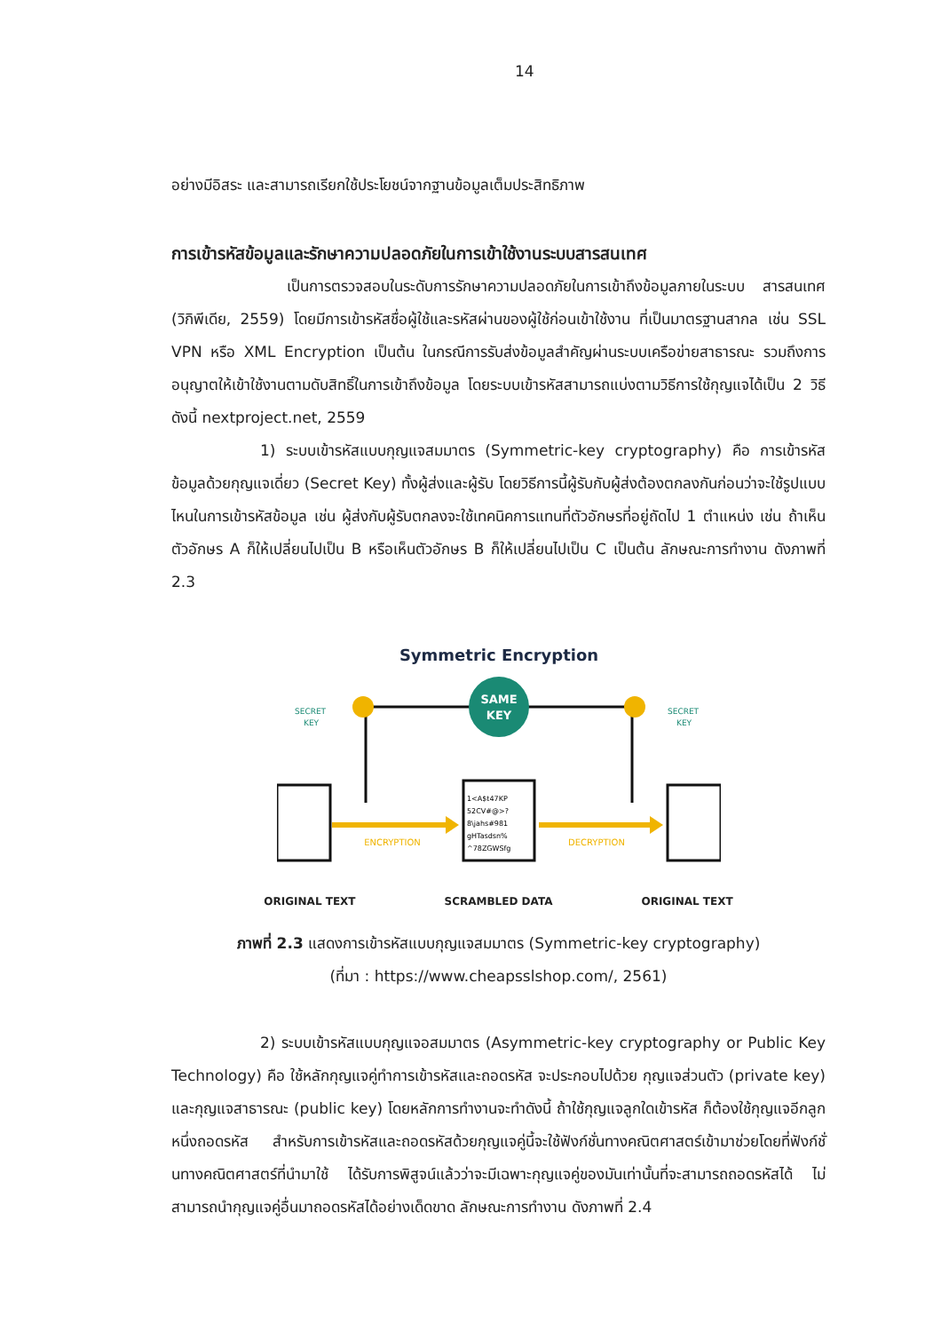14
อย่างมีอิสระ และสามารถเรียกใช้ประโยชน์จากฐานข้อมูลเต็มประสิทธิภาพ
การเข้ารหัสข้อมูลและรักษาความปลอดภัยในการเข้าใช้งานระบบสารสนเทศ
เป็นการตรวจสอบในระดับการรักษาความปลอดภัยในการเข้าถึงข้อมูลภายในระบบ สารสนเทศ (วิกิพีเดีย, 2559) โดยมีการเข้ารหัสชื่อผู้ใช้และรหัสผ่านของผู้ใช้ก่อนเข้าใช้งาน ที่เป็นมาตรฐานสากล เช่น SSL VPN หรือ XML Encryption เป็นต้น ในกรณีการรับส่งข้อมูลสำคัญผ่านระบบเครือข่ายสาธารณะ รวมถึงการอนุญาตให้เข้าใช้งานตามดับสิทธิ์ในการเข้าถึงข้อมูล โดยระบบเข้ารหัสสามารถแบ่งตามวิธีการใช้กุญแจได้เป็น 2 วิธีดังนี้ nextproject.net, 2559
1) ระบบเข้ารหัสแบบกุญแจสมมาตร (Symmetric-key cryptography) คือ การเข้ารหัสข้อมูลด้วยกุญแจเดี่ยว (Secret Key) ทั้งผู้ส่งและผู้รับ โดยวิธีการนี้ผู้รับกับผู้ส่งต้องตกลงกันก่อนว่าจะใช้รูปแบบไหนในการเข้ารหัสข้อมูล เช่น ผู้ส่งกับผู้รับตกลงจะใช้เทคนิคการแทนที่ตัวอักษรที่อยู่ถัดไป 1 ตำแหน่ง เช่น ถ้าเห็นตัวอักษร A ก็ให้เปลี่ยนไปเป็น B หรือเห็นตัวอักษร B ก็ให้เปลี่ยนไปเป็น C เป็นต้น ลักษณะการทำงาน ดังภาพที่ 2.3
Symmetric Encryption
SAME
KEY
SECRET
KEY
SECRET
KEY
1<A$t47KP
52CV#@>?
8\jahs#981
gHTasdsn%
^78ZGWSfg
ENCRYPTION
DECRYPTION
ORIGINAL TEXT SCRAMBLED DATA ORIGINAL TEXT
ภาพที่ 2.3 แสดงการเข้ารหัสแบบกุญแจสมมาตร (Symmetric-key cryptography)
(ที่มา : https://www.cheapsslshop.com/, 2561)
2) ระบบเข้ารหัสแบบกุญแจอสมมาตร (Asymmetric-key cryptography or Public Key Technology) คือ ใช้หลักกุญแจคู่ทำการเข้ารหัสและถอดรหัส จะประกอบไปด้วย กุญแจส่วนตัว (private key) และกุญแจสาธารณะ (public key) โดยหลักการทำงานจะทำดังนี้ ถ้าใช้กุญแจลูกใดเข้ารหัส ก็ต้องใช้กุญแจอีกลูกหนึ่งถอดรหัส สำหรับการเข้ารหัสและถอดรหัสด้วยกุญแจคู่นี้จะใช้ฟังก์ชั่นทางคณิตศาสตร์เข้ามาช่วยโดยที่ฟังก์ชั่นทางคณิตศาสตร์ที่นำมาใช้ ได้รับการพิสูจน์แล้วว่าจะมีเฉพาะกุญแจคู่ของมันเท่านั้นที่จะสามารถถอดรหัสได้ ไม่สามารถนำกุญแจคู่อื่นมาถอดรหัสได้อย่างเด็ดขาด ลักษณะการทำงาน ดังภาพที่ 2.4